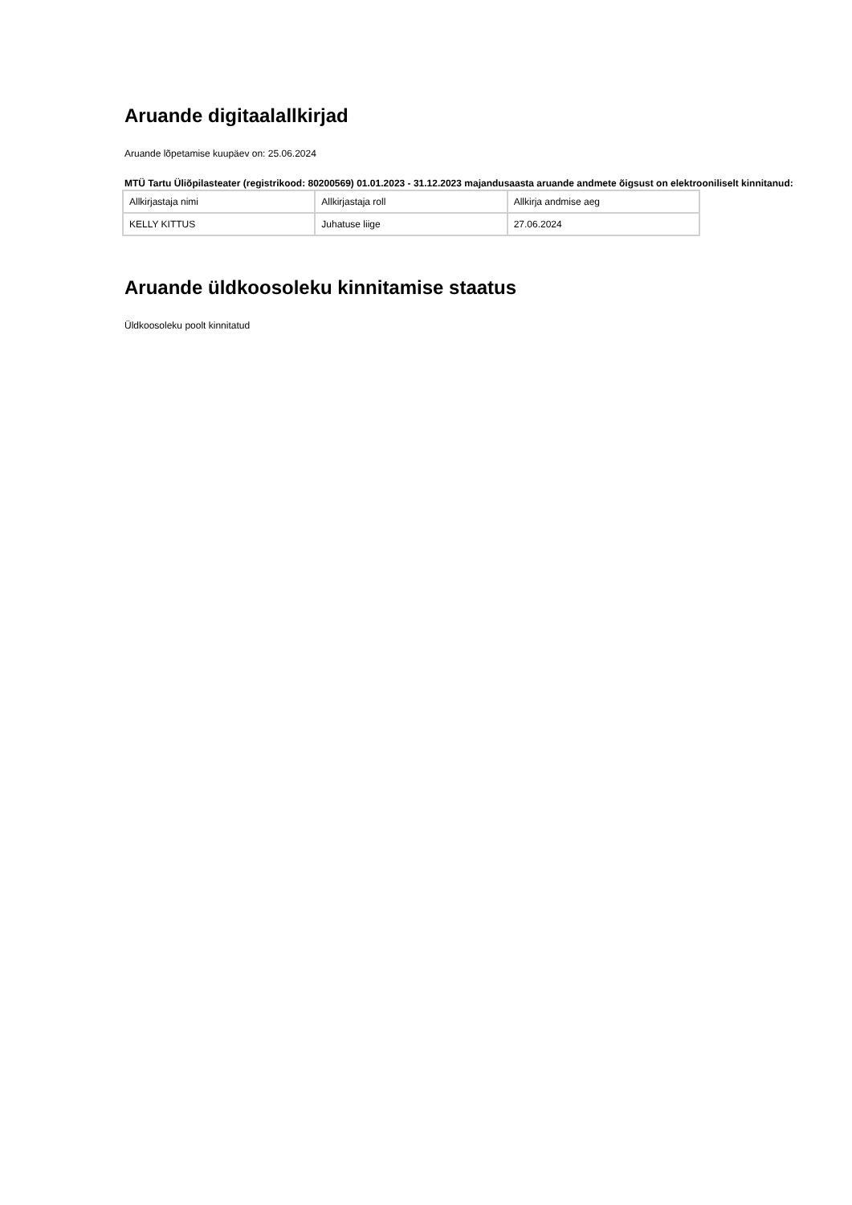Aruande digitaalallkirjad
Aruande lõpetamise kuupäev on: 25.06.2024
MTÜ Tartu Üliõpilasteater (registrikood: 80200569) 01.01.2023 - 31.12.2023 majandusaasta aruande andmete õigsust on elektrooniliselt kinnitanud:
| Allkirjastaja nimi | Allkirjastaja roll | Allkirja andmise aeg |
| KELLY KITTUS | Juhatuse liige | 27.06.2024 |
Aruande üldkoosoleku kinnitamise staatus
Üldkoosoleku poolt kinnitatud